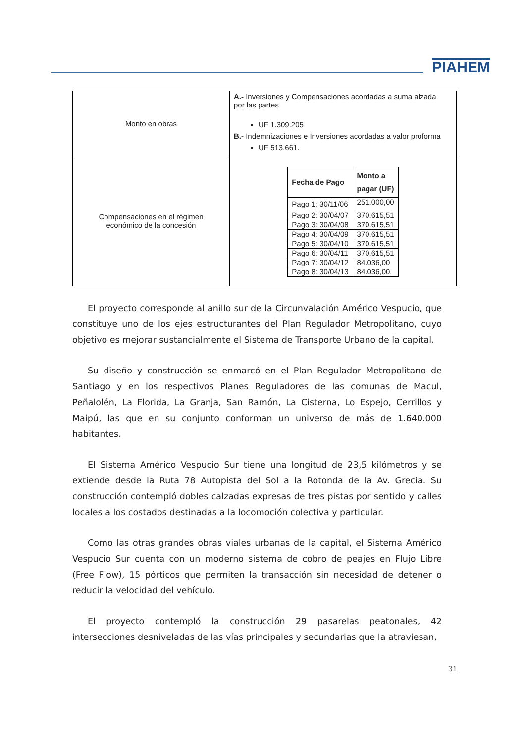PIAHEM
| Monto en obras | A.- Inversiones y Compensaciones acordadas a suma alzada por las partes UF 1.309.205 B.- Indemnizaciones e Inversiones acordadas a valor proforma UF 513.661. |
| Compensaciones en el régimen económico de la concesión | / Fecha de Pago / Monto a pagar (UF) / / --- / --- / / Pago 1: 30/11/06 / 251.000,00 / / Pago 2: 30/04/07 / 370.615,51 / / Pago 3: 30/04/08 / 370.615,51 / / Pago 4: 30/04/09 / 370.615,51 / / Pago 5: 30/04/10 / 370.615,51 / / Pago 6: 30/04/11 / 370.615,51 / / Pago 7: 30/04/12 / 84.036,00 / / Pago 8: 30/04/13 / 84.036,00. / |
El proyecto corresponde al anillo sur de la Circunvalación Américo Vespucio, que constituye uno de los ejes estructurantes del Plan Regulador Metropolitano, cuyo objetivo es mejorar sustancialmente el Sistema de Transporte Urbano de la capital.
Su diseño y construcción se enmarcó en el Plan Regulador Metropolitano de Santiago y en los respectivos Planes Reguladores de las comunas de Macul, Peñalolén, La Florida, La Granja, San Ramón, La Cisterna, Lo Espejo, Cerrillos y Maipú, las que en su conjunto conforman un universo de más de 1.640.000 habitantes.
El Sistema Américo Vespucio Sur tiene una longitud de 23,5 kilómetros y se extiende desde la Ruta 78 Autopista del Sol a la Rotonda de la Av. Grecia. Su construcción contempló dobles calzadas expresas de tres pistas por sentido y calles locales a los costados destinadas a la locomoción colectiva y particular.
Como las otras grandes obras viales urbanas de la capital, el Sistema Américo Vespucio Sur cuenta con un moderno sistema de cobro de peajes en Flujo Libre (Free Flow), 15 pórticos que permiten la transacción sin necesidad de detener o reducir la velocidad del vehículo.
El proyecto contempló la construcción 29 pasarelas peatonales, 42 intersecciones desniveladas de las vías principales y secundarias que la atraviesan,
31